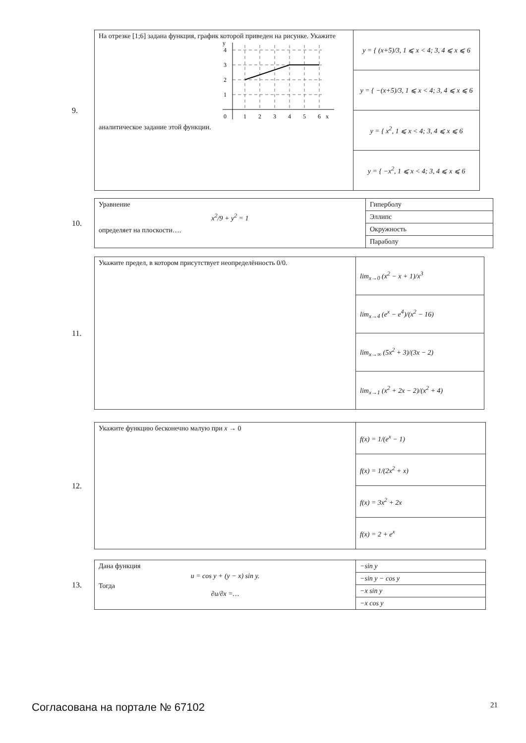9.
| На отрезке [1;6] задана функция, график которой приведен на рисунке. Укажите аналитическое задание этой функции. y 4 3 2 1 0 1 2 3 4 5 6 x | y = { (x+5)/3, 1 ⩽ x < 4; 3, 4 ⩽ x ⩽ 6 |
| | y = { −(x+5)/3, 1 ⩽ x < 4; 3, 4 ⩽ x ⩽ 6 |
| | y = { x<sup>2</sup>, 1 ⩽ x < 4; 3, 4 ⩽ x ⩽ 6 |
| | y = { −x<sup>2</sup>, 1 ⩽ x < 4; 3, 4 ⩽ x ⩽ 6 |
10.
| Уравнение x<sup>2</sup>/9 + y<sup>2</sup> = 1 определяет на плоскости…. | Гиперболу |
| | Эллипс |
| | Окружность |
| | Параболу |
11.
| Укажите предел, в котором присутствует неопределённость 0/0. | lim<sub>x→0</sub> (x<sup>2</sup> − x + 1)/x<sup>3</sup> |
| | lim<sub>x→4</sub> (e<sup>x</sup> − e<sup>4</sup>)/(x<sup>2</sup> − 16) |
| | lim<sub>x→∞</sub> (5x<sup>2</sup> + 3)/(3x − 2) |
| | lim<sub>x→1</sub> (x<sup>2</sup> + 2x − 2)/(x<sup>2</sup> + 4) |
12.
| Укажите функцию бесконечно малую при x → 0 | f(x) = 1/(e<sup>x</sup> − 1) |
| | f(x) = 1/(2x<sup>2</sup> + x) |
| | f(x) = 3x<sup>2</sup> + 2x |
| | f(x) = 2 + e<sup>x</sup> |
13.
| Дана функция u = cos y + (y − x) sin y. Тогда ∂u/∂x =… | −sin y |
| | −sin y − cos y |
| | −x sin y |
| | −x cos y |
Согласована на портале № 67102 21